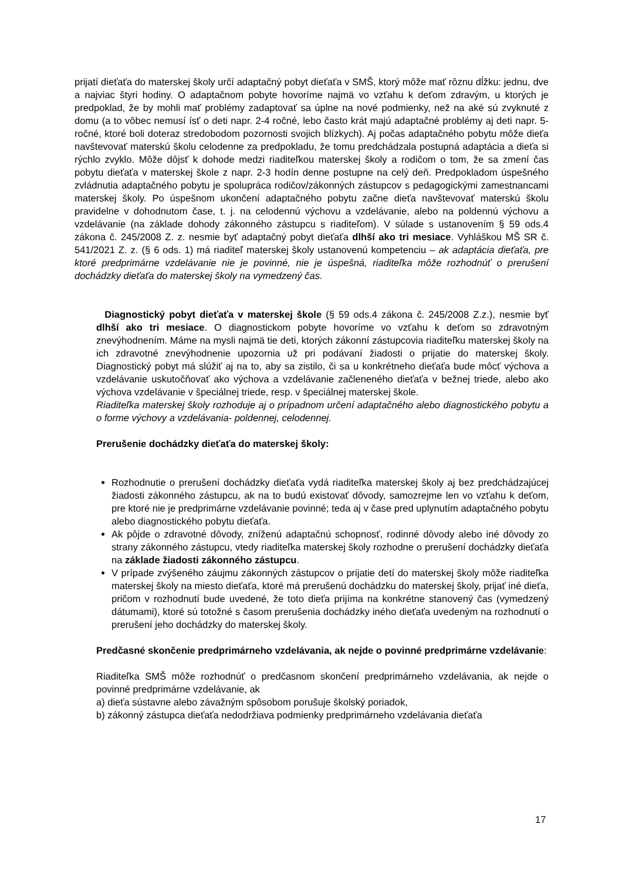prijatí dieťaťa do materskej školy určí adaptačný pobyt dieťaťa v SMŠ, ktorý môže mať rôznu dĺžku: jednu, dve a najviac štyri hodiny. O adaptačnom pobyte hovoríme najmä vo vzťahu k deťom zdravým, u ktorých je predpoklad, že by mohli mať problémy zadaptovať sa úplne na nové podmienky, než na aké sú zvyknuté z domu (a to vôbec nemusí ísť o deti napr. 2-4 ročné, lebo často krát majú adaptačné problémy aj deti napr. 5- ročné, ktoré boli doteraz stredobodom pozornosti svojich blízkych). Aj počas adaptačného pobytu môže dieťa navštevovať materskú školu celodenne za predpokladu, že tomu predchádzala postupná adaptácia a dieťa si rýchlo zvyklo. Môže dôjsť k dohode medzi riaditeľkou materskej školy a rodičom o tom, že sa zmení čas pobytu dieťaťa v materskej škole z napr. 2-3 hodín denne postupne na celý deň. Predpokladom úspešného zvládnutia adaptačného pobytu je spolupráca rodičov/zákonných zástupcov s pedagogickými zamestnancami materskej školy. Po úspešnom ukončení adaptačného pobytu začne dieťa navštevovať materskú školu pravidelne v dohodnutom čase, t. j. na celodennú výchovu a vzdelávanie, alebo na poldennú výchovu a vzdelávanie (na základe dohody zákonného zástupcu s riaditeľom). V súlade s ustanovením § 59 ods.4 zákona č. 245/2008 Z. z. nesmie byť adaptačný pobyt dieťaťa dlhší ako tri mesiace. Vyhláškou MŠ SR č. 541/2021 Z. z. (§ 6 ods. 1) má riaditeľ materskej školy ustanovenú kompetenciu – ak adaptácia dieťaťa, pre ktoré predprimárne vzdelávanie nie je povinné, nie je úspešná, riaditeľka môže rozhodnúť o prerušení dochádzky dieťaťa do materskej školy na vymedzený čas.
Diagnostický pobyt dieťaťa v materskej škole (§ 59 ods.4 zákona č. 245/2008 Z.z.), nesmie byť dlhší ako tri mesiace. O diagnostickom pobyte hovoríme vo vzťahu k deťom so zdravotným znevýhodnením. Máme na mysli najmä tie deti, ktorých zákonní zástupcovia riaditeľku materskej školy na ich zdravotné znevýhodnenie upozornia už pri podávaní žiadosti o prijatie do materskej školy. Diagnostický pobyt má slúžiť aj na to, aby sa zistilo, či sa u konkrétneho dieťaťa bude môcť výchova a vzdelávanie uskutočňovať ako výchova a vzdelávanie začleneného dieťaťa v bežnej triede, alebo ako výchova vzdelávanie v špeciálnej triede, resp. v špeciálnej materskej škole.
Riaditeľka materskej školy rozhoduje aj o prípadnom určení adaptačného alebo diagnostického pobytu a o forme výchovy a vzdelávania- poldennej, celodennej.
Prerušenie dochádzky dieťaťa do materskej školy:
Rozhodnutie o prerušení dochádzky dieťaťa vydá riaditeľka materskej školy aj bez predchádzajúcej žiadosti zákonného zástupcu, ak na to budú existovať dôvody, samozrejme len vo vzťahu k deťom, pre ktoré nie je predprimárne vzdelávanie povinné; teda aj v čase pred uplynutím adaptačného pobytu alebo diagnostického pobytu dieťaťa.
Ak pôjde o zdravotné dôvody, zníženú adaptačnú schopnosť, rodinné dôvody alebo iné dôvody zo strany zákonného zástupcu, vtedy riaditeľka materskej školy rozhodne o prerušení dochádzky dieťaťa na základe žiadosti zákonného zástupcu.
V prípade zvýšeného záujmu zákonných zástupcov o prijatie detí do materskej školy môže riaditeľka materskej školy na miesto dieťaťa, ktoré má prerušenú dochádzku do materskej školy, prijať iné dieťa, pričom v rozhodnutí bude uvedené, že toto dieťa prijíma na konkrétne stanovený čas (vymedzený dátumami), ktoré sú totožné s časom prerušenia dochádzky iného dieťaťa uvedeným na rozhodnutí o prerušení jeho dochádzky do materskej školy.
Predčasné skončenie predprimárneho vzdelávania, ak nejde o povinné predprimárne vzdelávanie:
Riaditeľka SMŠ môže rozhodnúť o predčasnom skončení predprimárneho vzdelávania, ak nejde o povinné predprimárne vzdelávanie, ak
a) dieťa sústavne alebo závažným spôsobom porušuje školský poriadok,
b) zákonný zástupca dieťaťa nedodržiava podmienky predprimárneho vzdelávania dieťaťa
17